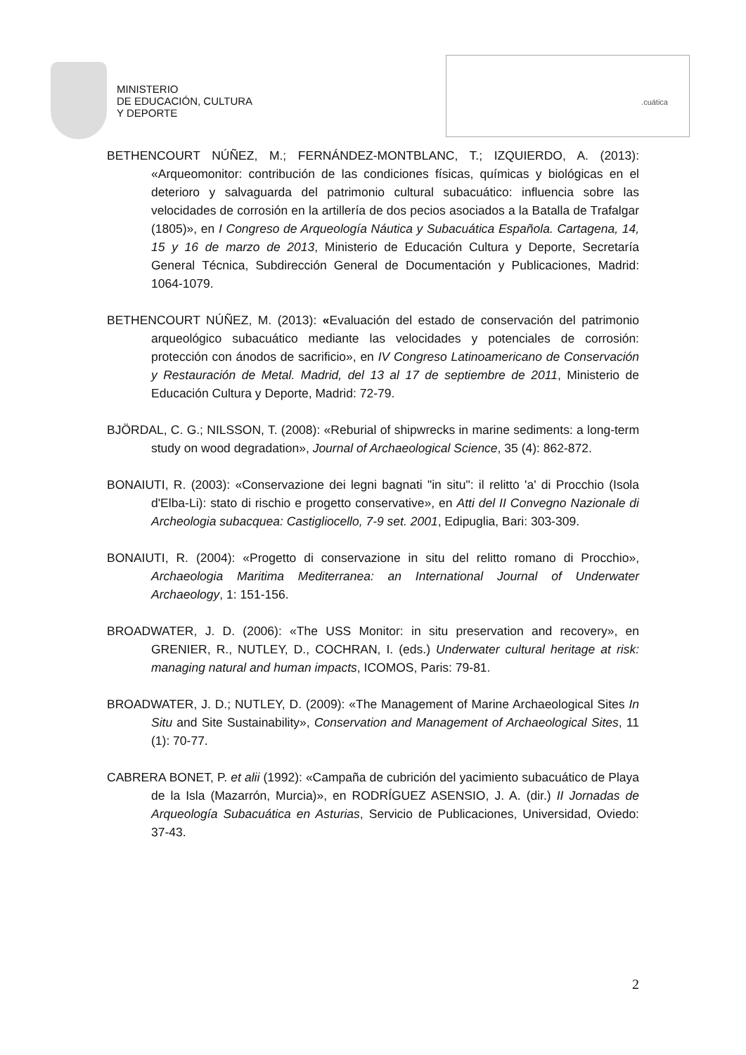MINISTERIO
DE EDUCACIÓN, CULTURA
Y DEPORTE
.cuática
BETHENCOURT NÚÑEZ, M.; FERNÁNDEZ-MONTBLANC, T.; IZQUIERDO, A. (2013): «Arqueomonitor: contribución de las condiciones físicas, químicas y biológicas en el deterioro y salvaguarda del patrimonio cultural subacuático: influencia sobre las velocidades de corrosión en la artillería de dos pecios asociados a la Batalla de Trafalgar (1805)», en I Congreso de Arqueología Náutica y Subacuática Española. Cartagena, 14, 15 y 16 de marzo de 2013, Ministerio de Educación Cultura y Deporte, Secretaría General Técnica, Subdirección General de Documentación y Publicaciones, Madrid: 1064-1079.
BETHENCOURT NÚÑEZ, M. (2013): «Evaluación del estado de conservación del patrimonio arqueológico subacuático mediante las velocidades y potenciales de corrosión: protección con ánodos de sacrificio», en IV Congreso Latinoamericano de Conservación y Restauración de Metal. Madrid, del 13 al 17 de septiembre de 2011, Ministerio de Educación Cultura y Deporte, Madrid: 72-79.
BJÖRDAL, C. G.; NILSSON, T. (2008): «Reburial of shipwrecks in marine sediments: a long-term study on wood degradation», Journal of Archaeological Science, 35 (4): 862-872.
BONAIUTI, R. (2003): «Conservazione dei legni bagnati "in situ": il relitto 'a' di Procchio (Isola d'Elba-Li): stato di rischio e progetto conservative», en Atti del II Convegno Nazionale di Archeologia subacquea: Castigliocello, 7-9 set. 2001, Edipuglia, Bari: 303-309.
BONAIUTI, R. (2004): «Progetto di conservazione in situ del relitto romano di Procchio», Archaeologia Maritima Mediterranea: an International Journal of Underwater Archaeology, 1: 151-156.
BROADWATER, J. D. (2006): «The USS Monitor: in situ preservation and recovery», en GRENIER, R., NUTLEY, D., COCHRAN, I. (eds.) Underwater cultural heritage at risk: managing natural and human impacts, ICOMOS, Paris: 79-81.
BROADWATER, J. D.; NUTLEY, D. (2009): «The Management of Marine Archaeological Sites In Situ and Site Sustainability», Conservation and Management of Archaeological Sites, 11 (1): 70-77.
CABRERA BONET, P. et alii (1992): «Campaña de cubrición del yacimiento subacuático de Playa de la Isla (Mazarrón, Murcia)», en RODRÍGUEZ ASENSIO, J. A. (dir.) II Jornadas de Arqueología Subacuática en Asturias, Servicio de Publicaciones, Universidad, Oviedo: 37-43.
2